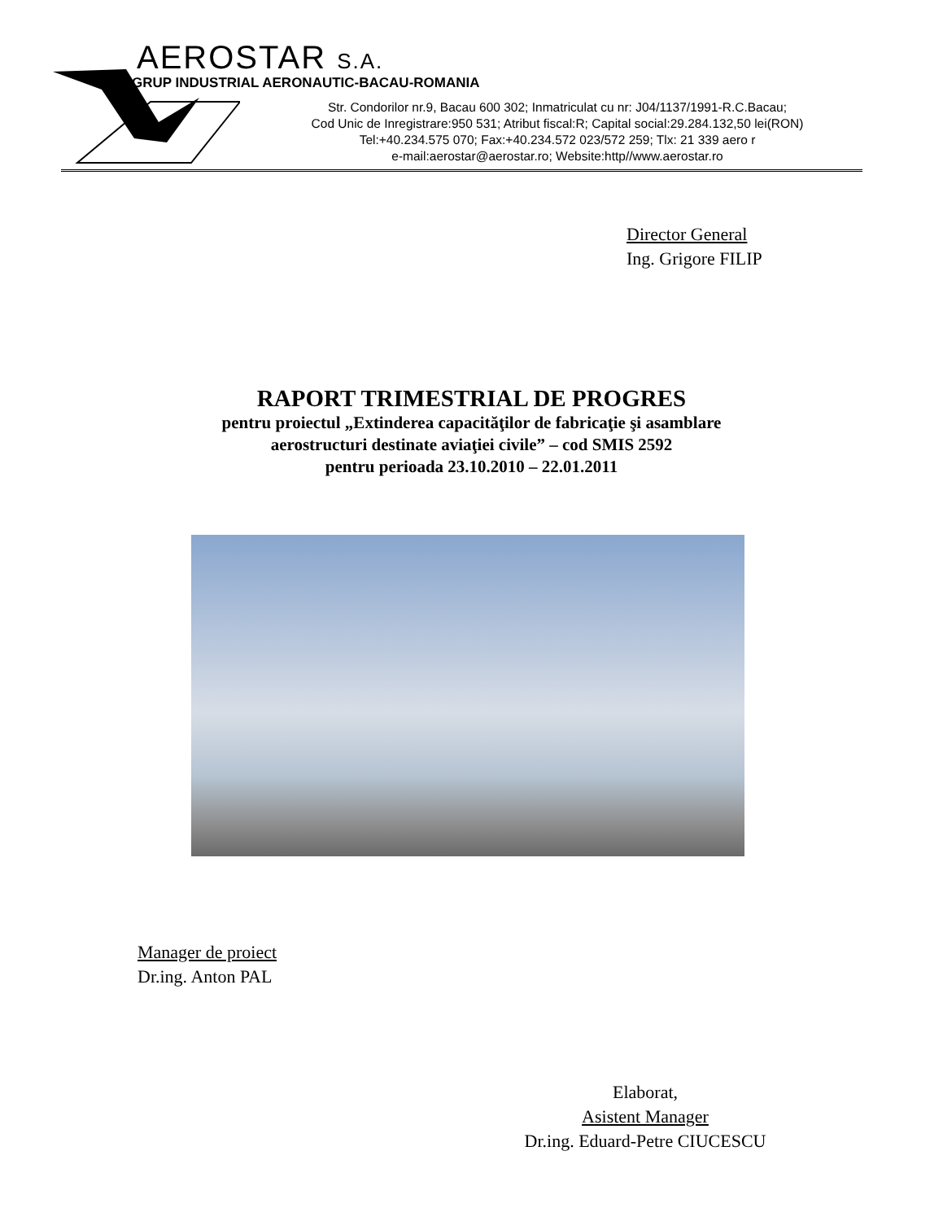AEROSTAR S.A.
GRUP INDUSTRIAL AERONAUTIC-BACAU-ROMANIA
Str. Condorilor nr.9, Bacau 600 302; Inmatriculat cu nr: J04/1137/1991-R.C.Bacau;
Cod Unic de Inregistrare:950 531; Atribut fiscal:R; Capital social:29.284.132,50 lei(RON)
Tel:+40.234.575 070; Fax:+40.234.572 023/572 259; Tlx: 21 339 aero r
e-mail:aerostar@aerostar.ro; Website:http//www.aerostar.ro
Director General
Ing. Grigore FILIP
RAPORT TRIMESTRIAL DE PROGRES
pentru proiectul „Extinderea capacităţilor de fabricaţie şi asamblare
aerostructuri destinate aviaţiei civile” – cod SMIS 2592
pentru perioada 23.10.2010 – 22.01.2011
Manager de proiect
Dr.ing. Anton PAL
Elaborat,
Asistent Manager
Dr.ing. Eduard-Petre CIUCESCU